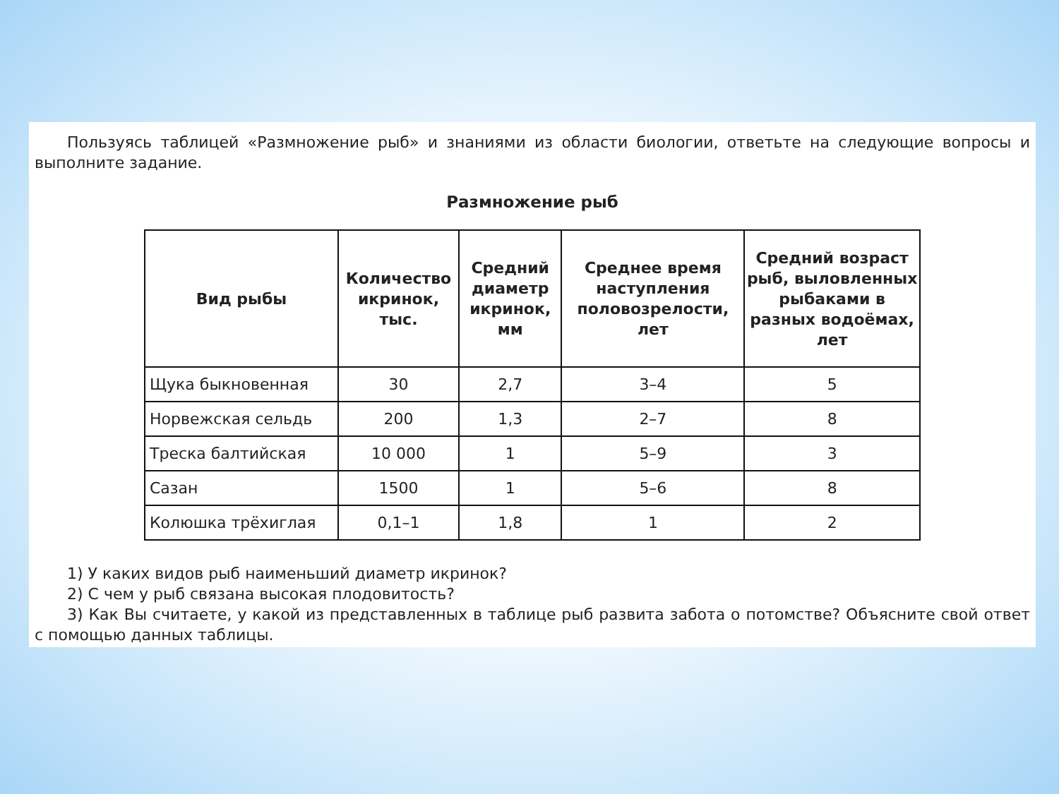Пользуясь таблицей «Размножение рыб» и знаниями из области биологии, ответьте на следующие вопросы и выполните задание.
Размножение рыб
| Вид рыбы | Количество икринок, тыс. | Средний диаметр икринок, мм | Среднее время наступления половозрелости, лет | Средний возраст рыб, выловленных рыбаками в разных водоёмах, лет |
| --- | --- | --- | --- | --- |
| Щука быкновенная | 30 | 2,7 | 3–4 | 5 |
| Норвежская сельдь | 200 | 1,3 | 2–7 | 8 |
| Треска балтийская | 10 000 | 1 | 5–9 | 3 |
| Сазан | 1500 | 1 | 5–6 | 8 |
| Колюшка трёхиглая | 0,1–1 | 1,8 | 1 | 2 |
1) У каких видов рыб наименьший диаметр икринок?
2) С чем у рыб связана высокая плодовитость?
3) Как Вы считаете, у какой из представленных в таблице рыб развита забота о потомстве? Объясните свой ответ с помощью данных таблицы.